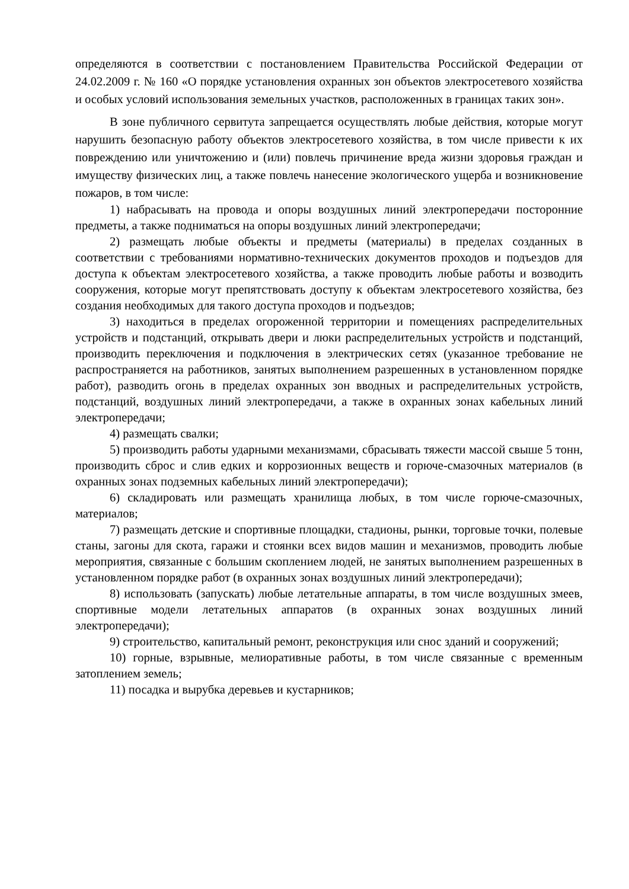определяются в соответствии с постановлением Правительства Российской Федерации от 24.02.2009 г. № 160 «О порядке установления охранных зон объектов электросетевого хозяйства и особых условий использования земельных участков, расположенных в границах таких зон».
В зоне публичного сервитута запрещается осуществлять любые действия, которые могут нарушить безопасную работу объектов электросетевого хозяйства, в том числе привести к их повреждению или уничтожению и (или) повлечь причинение вреда жизни здоровья граждан и имуществу физических лиц, а также повлечь нанесение экологического ущерба и возникновение пожаров, в том числе:
1) набрасывать на провода и опоры воздушных линий электропередачи посторонние предметы, а также подниматься на опоры воздушных линий электропередачи;
2) размещать любые объекты и предметы (материалы) в пределах созданных в соответствии с требованиями нормативно-технических документов проходов и подъездов для доступа к объектам электросетевого хозяйства, а также проводить любые работы и возводить сооружения, которые могут препятствовать доступу к объектам электросетевого хозяйства, без создания необходимых для такого доступа проходов и подъездов;
3) находиться в пределах огороженной территории и помещениях распределительных устройств и подстанций, открывать двери и люки распределительных устройств и подстанций, производить переключения и подключения в электрических сетях (указанное требование не распространяется на работников, занятых выполнением разрешенных в установленном порядке работ), разводить огонь в пределах охранных зон вводных и распределительных устройств, подстанций, воздушных линий электропередачи, а также в охранных зонах кабельных линий электропередачи;
4) размещать свалки;
5) производить работы ударными механизмами, сбрасывать тяжести массой свыше 5 тонн, производить сброс и слив едких и коррозионных веществ и горюче-смазочных материалов (в охранных зонах подземных кабельных линий электропередачи);
6) складировать или размещать хранилища любых, в том числе горюче-смазочных, материалов;
7) размещать детские и спортивные площадки, стадионы, рынки, торговые точки, полевые станы, загоны для скота, гаражи и стоянки всех видов машин и механизмов, проводить любые мероприятия, связанные с большим скоплением людей, не занятых выполнением разрешенных в установленном порядке работ (в охранных зонах воздушных линий электропередачи);
8) использовать (запускать) любые летательные аппараты, в том числе воздушных змеев, спортивные модели летательных аппаратов (в охранных зонах воздушных линий электропередачи);
9) строительство, капитальный ремонт, реконструкция или снос зданий и сооружений;
10) горные, взрывные, мелиоративные работы, в том числе связанные с временным затоплением земель;
11) посадка и вырубка деревьев и кустарников;